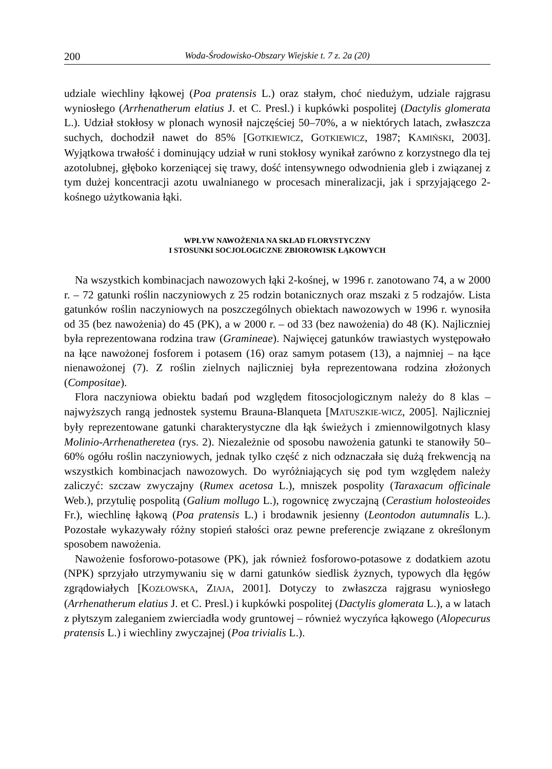200 Woda-Środowisko-Obszary Wiejskie t. 7 z. 2a (20)
udziale wiechliny łąkowej (Poa pratensis L.) oraz stałym, choć niedużym, udziale rajgrasu wyniosłego (Arrhenatherum elatius J. et C. Presl.) i kupkówki pospolitej (Dactylis glomerata L.). Udział stokłosy w plonach wynosił najczęściej 50–70%, a w niektórych latach, zwłaszcza suchych, dochodził nawet do 85% [GOTKIEWICZ, GOTKIEWICZ, 1987; KAMIŃSKI, 2003]. Wyjątkowa trwałość i dominujący udział w runi stokłosy wynikał zarówno z korzystnego dla tej azotolubnej, głęboko korzeniącej się trawy, dość intensywnego odwodnienia gleb i związanej z tym dużej koncentracji azotu uwalnianego w procesach mineralizacji, jak i sprzyjającego 2-kośnego użytkowania łąki.
WPŁYW NAWOŻENIA NA SKŁAD FLORYSTYCZNY
I STOSUNKI SOCJOLOGICZNE ZBIOROWISK ŁĄKOWYCH
Na wszystkich kombinacjach nawozowych łąki 2-kośnej, w 1996 r. zanotowano 74, a w 2000 r. – 72 gatunki roślin naczyniowych z 25 rodzin botanicznych oraz mszaki z 5 rodzajów. Lista gatunków roślin naczyniowych na poszczególnych obiektach nawozowych w 1996 r. wynosiła od 35 (bez nawożenia) do 45 (PK), a w 2000 r. – od 33 (bez nawożenia) do 48 (K). Najliczniej była reprezentowana rodzina traw (Gramineae). Najwięcej gatunków trawiastych występowało na łące nawożonej fosforem i potasem (16) oraz samym potasem (13), a najmniej – na łące nienawożonej (7). Z roślin zielnych najliczniej była reprezentowana rodzina złożonych (Compositae).
Flora naczyniowa obiektu badań pod względem fitosocjologicznym należy do 8 klas – najwyższych rangą jednostek systemu Brauna-Blanqueta [MATUSZKIE-WICZ, 2005]. Najliczniej były reprezentowane gatunki charakterystyczne dla łąk świeżych i zmiennowilgotnych klasy Molinio-Arrhenatheretea (rys. 2). Niezależnie od sposobu nawożenia gatunki te stanowiły 50–60% ogółu roślin naczyniowych, jednak tylko część z nich odznaczała się dużą frekwencją na wszystkich kombinacjach nawozowych. Do wyróżniających się pod tym względem należy zaliczyć: szczaw zwyczajny (Rumex acetosa L.), mniszek pospolity (Taraxacum officinale Web.), przytulię pospolitą (Galium mollugo L.), rogownicę zwyczajną (Cerastium holosteoides Fr.), wiechlinę łąkową (Poa pratensis L.) i brodawnik jesienny (Leontodon autumnalis L.). Pozostałe wykazywały różny stopień stałości oraz pewne preferencje związane z określonym sposobem nawożenia.
Nawożenie fosforowo-potasowe (PK), jak również fosforowo-potasowe z dodatkiem azotu (NPK) sprzyjało utrzymywaniu się w darni gatunków siedlisk żyznych, typowych dla łęgów zgrądowiałych [KOZŁOWSKA, ZIAJA, 2001]. Dotyczy to zwłaszcza rajgrasu wyniosłego (Arrhenatherum elatius J. et C. Presl.) i kupkówki pospolitej (Dactylis glomerata L.), a w latach z płytszym zaleganiem zwierciadła wody gruntowej – również wyczyńca łąkowego (Alopecurus pratensis L.) i wiechliny zwyczajnej (Poa trivialis L.).